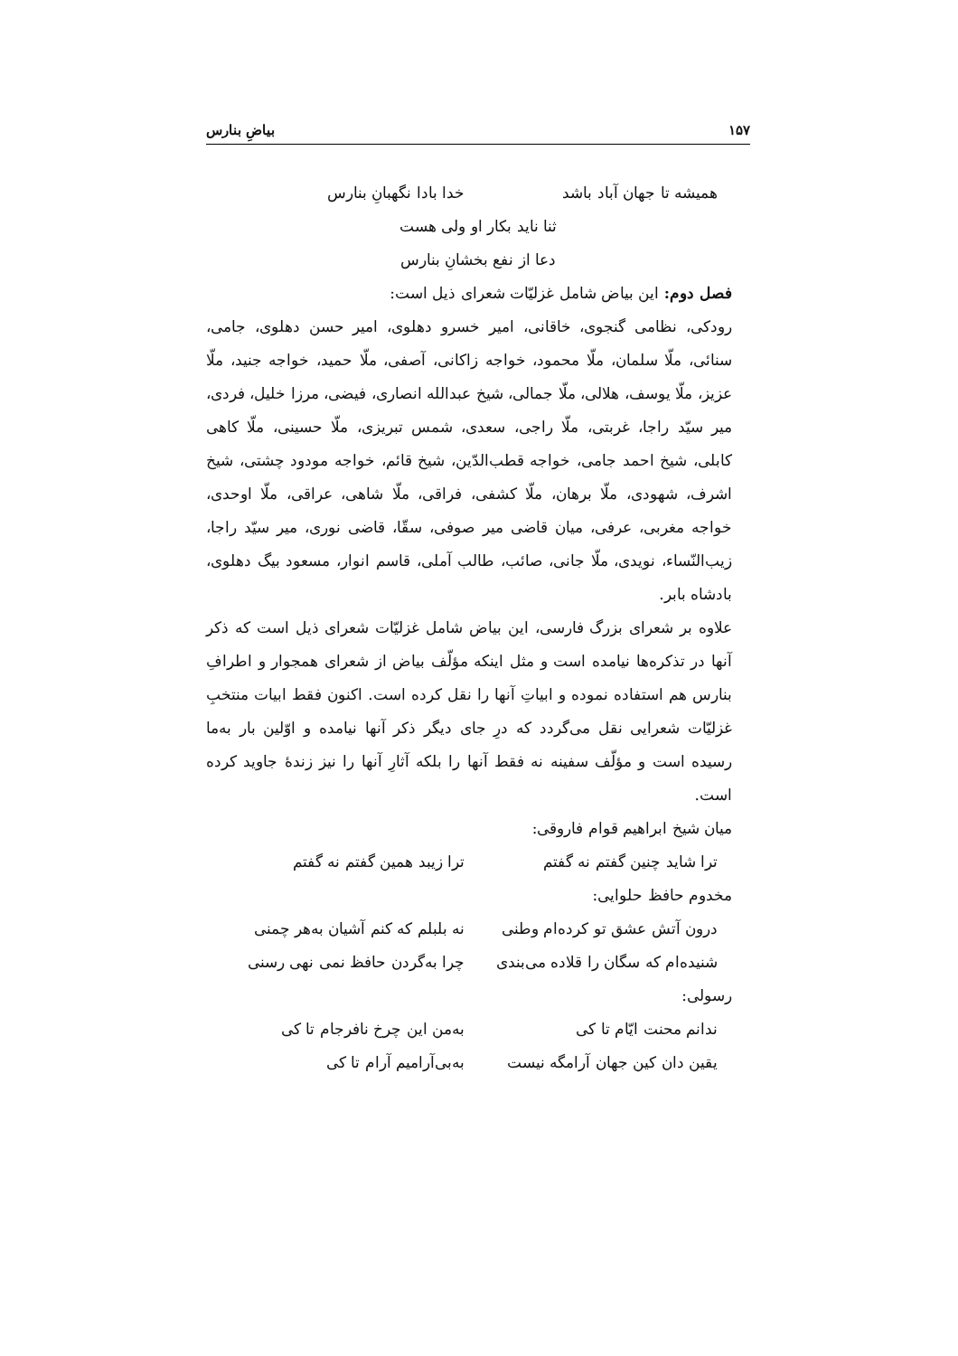۱۵۷ بیاضِ بنارس
همیشه تا جهان آباد باشد خدا بادا نگهبانِ بنارس
ثنا ناید بکار او ولی هست
دعا از نفع بخشانِ بنارس
فصل دوم: این بیاض شامل غزلیّات شعرای ذیل است:
رودکی، نظامی گنجوی، خاقانی، امیر خسرو دهلوی، امیر حسن دهلوی، جامی، سنائی، ملّا سلمان، ملّا محمود، خواجه زاکانی، آصفی، ملّا حمید، خواجه جنید، ملّا عزیز، ملّا یوسف، هلالی، ملّا جمالی، شیخ عبدالله انصاری، فیضی، مرزا خلیل، فردی، میر سیّد راجا، غربتی، ملّا راجی، سعدی، شمس تبریزی، ملّا حسینی، ملّا کاهی کابلی، شیخ احمد جامی، خواجه قطب‌الدّین، شیخ قائم، خواجه مودود چشتی، شیخ اشرف، شهودی، ملّا برهان، ملّا کشفی، فراقی، ملّا شاهی، عراقی، ملّا اوحدی، خواجه مغربی، عرفی، میان قاضی میر صوفی، سقّا، قاضی نوری، میر سیّد راجا، زیب‌النّساء، نویدی، ملّا جانی، صائب، طالب آملی، قاسم انوار، مسعود بیگ دهلوی، بادشاه بابر.
علاوه بر شعرای بزرگ فارسی، این بیاض شامل غزلیّات شعرای ذیل است که ذکر آنها در تذکره‌ها نیامده است و مثل اینکه مؤلّف بیاض از شعرای همجوار و اطرافِ بنارس هم استفاده نموده و ابیاتِ آنها را نقل کرده است. اکنون فقط ابیات منتخبِ غزلیّات شعرایی نقل می‌گردد که درِ جای دیگر ذکر آنها نیامده و اوّلین بار به‌ما رسیده است و مؤلّف سفینه نه فقط آنها را بلکه آثارِ آنها را نیز زندهٔ جاوید کرده است.
میان شیخ ابراهیم قوام فاروقی:
ترا شاید چنین گفتم نه گفتم ترا زیبد همین گفتم نه گفتم
مخدوم حافظ حلوایی:
درون آتش عشق تو کرده‌ام وطنی نه بلبلم که کنم آشیان به‌هر چمنی
شنیده‌ام که سگان را قلاده می‌بندی چرا به‌گردن حافظ نمی نهی رسنی
رسولی:
ندانم محنت ایّام تا کی به‌من این چرخ نافرجام تا کی
یقین دان کین جهان آرامگه نیست به‌بی‌آرامیم آرام تا کی